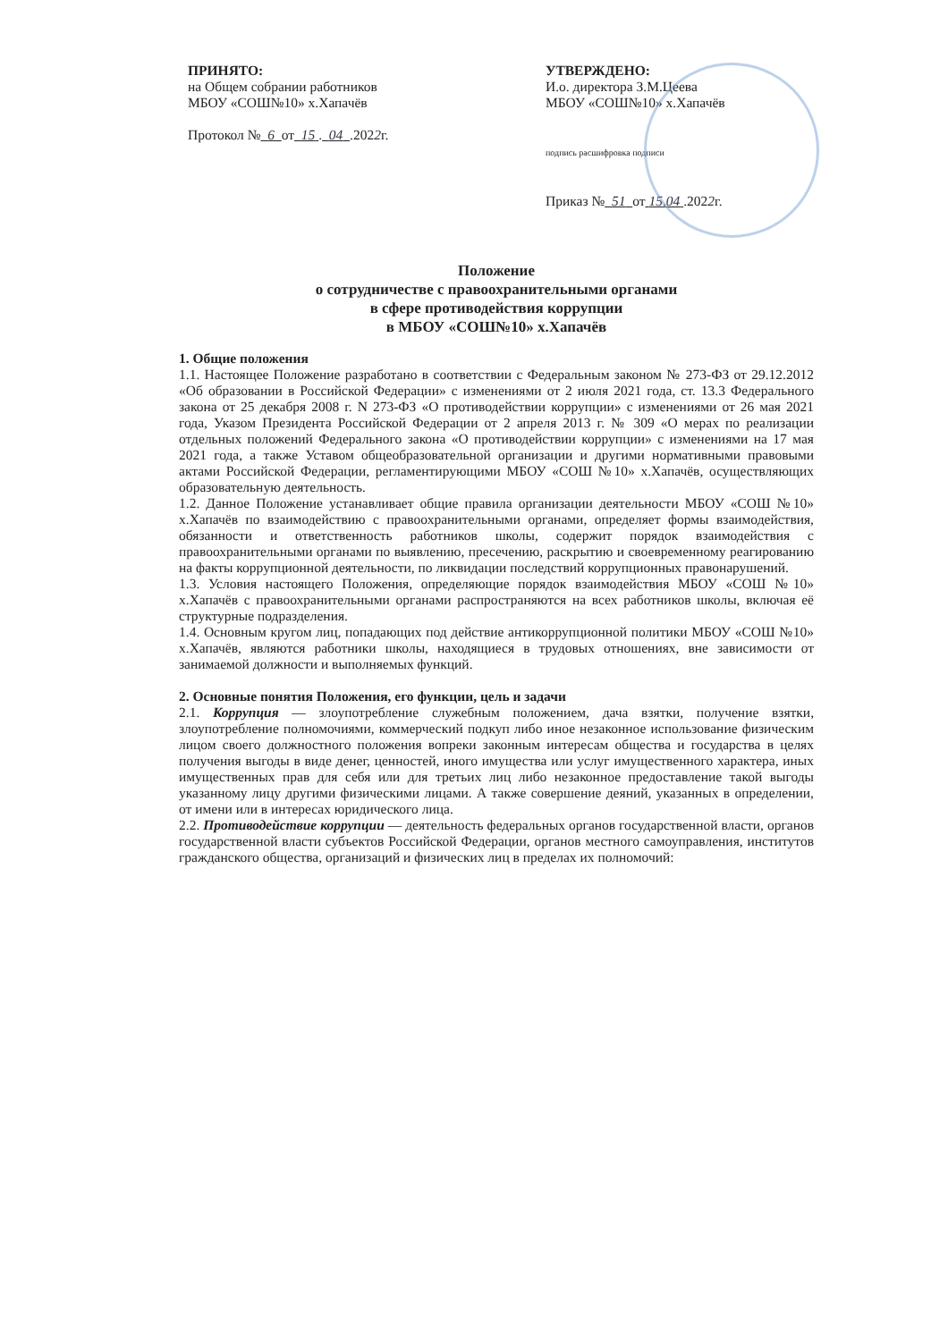ПРИНЯТО:
на Общем собрании работников
МБОУ «СОШ№10» х.Хапачёв
Протокол № 6 от 15 . 04 .2022г.
УТВЕРЖДЕНО:
И.о. директора З.М.Цеева
МБОУ «СОШ№10» х.Хапачёв
подпись расшифровка подписи
Приказ № 51 от 15.04 .2022г.
Положение
о сотрудничестве с правоохранительными органами
в сфере противодействия коррупции
в МБОУ «СОШ№10» х.Хапачёв
1. Общие положения
1.1. Настоящее Положение разработано в соответствии с Федеральным законом № 273-ФЗ от 29.12.2012 «Об образовании в Российской Федерации» с изменениями от 2 июля 2021 года, ст. 13.3 Федерального закона от 25 декабря 2008 г. N 273-ФЗ «О противодействии коррупции» с изменениями от 26 мая 2021 года, Указом Президента Российской Федерации от 2 апреля 2013 г. № 309 «О мерах по реализации отдельных положений Федерального закона «О противодействии коррупции» с изменениями на 17 мая 2021 года, а также Уставом общеобразовательной организации и другими нормативными правовыми актами Российской Федерации, регламентирующими МБОУ «СОШ №10» х.Хапачёв, осуществляющих образовательную деятельность.
1.2. Данное Положение устанавливает общие правила организации деятельности МБОУ «СОШ №10» х.Хапачёв по взаимодействию с правоохранительными органами, определяет формы взаимодействия, обязанности и ответственность работников школы, содержит порядок взаимодействия с правоохранительными органами по выявлению, пресечению, раскрытию и своевременному реагированию на факты коррупционной деятельности, по ликвидации последствий коррупционных правонарушений.
1.3. Условия настоящего Положения, определяющие порядок взаимодействия МБОУ «СОШ №10» х.Хапачёв с правоохранительными органами распространяются на всех работников школы, включая её структурные подразделения.
1.4. Основным кругом лиц, попадающих под действие антикоррупционной политики МБОУ «СОШ №10» х.Хапачёв, являются работники школы, находящиеся в трудовых отношениях, вне зависимости от занимаемой должности и выполняемых функций.
2. Основные понятия Положения, его функции, цель и задачи
2.1. Коррупция — злоупотребление служебным положением, дача взятки, получение взятки, злоупотребление полномочиями, коммерческий подкуп либо иное незаконное использование физическим лицом своего должностного положения вопреки законным интересам общества и государства в целях получения выгоды в виде денег, ценностей, иного имущества или услуг имущественного характера, иных имущественных прав для себя или для третьих лиц либо незаконное предоставление такой выгоды указанному лицу другими физическими лицами. А также совершение деяний, указанных в определении, от имени или в интересах юридического лица.
2.2. Противодействие коррупции — деятельность федеральных органов государственной власти, органов государственной власти субъектов Российской Федерации, органов местного самоуправления, институтов гражданского общества, организаций и физических лиц в пределах их полномочий: